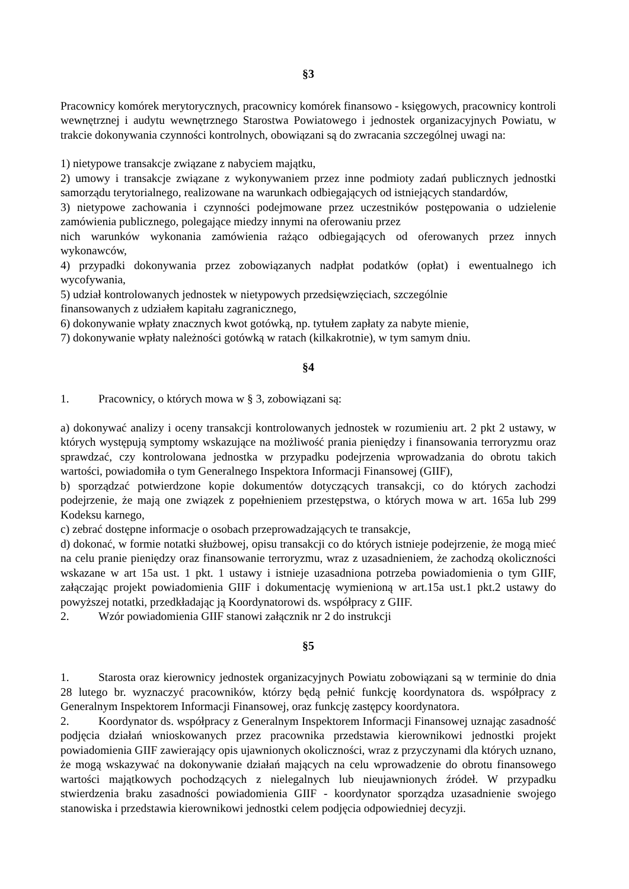§3
Pracownicy komórek merytorycznych, pracownicy komórek finansowo - księgowych, pracownicy kontroli wewnętrznej i audytu wewnętrznego Starostwa Powiatowego i jednostek organizacyjnych Powiatu, w trakcie dokonywania czynności kontrolnych, obowiązani są do zwracania szczególnej uwagi na:
1) nietypowe transakcje związane z nabyciem majątku,
2) umowy i transakcje związane z wykonywaniem przez inne podmioty zadań publicznych jednostki samorządu terytorialnego, realizowane na warunkach odbiegających od istniejących standardów,
3) nietypowe zachowania i czynności podejmowane przez uczestników postępowania o udzielenie zamówienia publicznego, polegające miedzy innymi na oferowaniu przez
nich warunków wykonania zamówienia rażąco odbiegających od oferowanych przez innych wykonawców,
4) przypadki dokonywania przez zobowiązanych nadpłat podatków (opłat) i ewentualnego ich wycofywania,
5) udział kontrolowanych jednostek w nietypowych przedsięwzięciach, szczególnie
finansowanych z udziałem kapitału zagranicznego,
6) dokonywanie wpłaty znacznych kwot gotówką, np. tytułem zapłaty za nabyte mienie,
7) dokonywanie wpłaty należności gotówką w ratach (kilkakrotnie), w tym samym dniu.
§4
1. Pracownicy, o których mowa w § 3, zobowiązani są:
a) dokonywać analizy i oceny transakcji kontrolowanych jednostek w rozumieniu art. 2 pkt 2 ustawy, w których występują symptomy wskazujące na możliwość prania pieniędzy i finansowania terroryzmu oraz sprawdzać, czy kontrolowana jednostka w przypadku podejrzenia wprowadzania do obrotu takich wartości, powiadomiła o tym Generalnego Inspektora Informacji Finansowej (GIIF),
b) sporządzać potwierdzone kopie dokumentów dotyczących transakcji, co do których zachodzi podejrzenie, że mają one związek z popełnieniem przestępstwa, o których mowa w art. 165a lub 299 Kodeksu karnego,
c) zebrać dostępne informacje o osobach przeprowadzających te transakcje,
d) dokonać, w formie notatki służbowej, opisu transakcji co do których istnieje podejrzenie, że mogą mieć na celu pranie pieniędzy oraz finansowanie terroryzmu, wraz z uzasadnieniem, że zachodzą okoliczności wskazane w art 15a ust. 1 pkt. 1 ustawy i istnieje uzasadniona potrzeba powiadomienia o tym GIIF, załączając projekt powiadomienia GIIF i dokumentację wymienioną w art.15a ust.1 pkt.2 ustawy do powyższej notatki, przedkładając ją Koordynatorowi ds. współpracy z GIIF.
2. Wzór powiadomienia GIIF stanowi załącznik nr 2 do instrukcji
§5
1. Starosta oraz kierownicy jednostek organizacyjnych Powiatu zobowiązani są w terminie do dnia 28 lutego br. wyznaczyć pracowników, którzy będą pełnić funkcję koordynatora ds. współpracy z Generalnym Inspektorem Informacji Finansowej, oraz funkcję zastępcy koordynatora.
2. Koordynator ds. współpracy z Generalnym Inspektorem Informacji Finansowej uznając zasadność podjęcia działań wnioskowanych przez pracownika przedstawia kierownikowi jednostki projekt powiadomienia GIIF zawierający opis ujawnionych okoliczności, wraz z przyczynami dla których uznano, że mogą wskazywać na dokonywanie działań mających na celu wprowadzenie do obrotu finansowego wartości majątkowych pochodzących z nielegalnych lub nieujawnionych źródeł. W przypadku stwierdzenia braku zasadności powiadomienia GIIF - koordynator sporządza uzasadnienie swojego stanowiska i przedstawia kierownikowi jednostki celem podjęcia odpowiedniej decyzji.